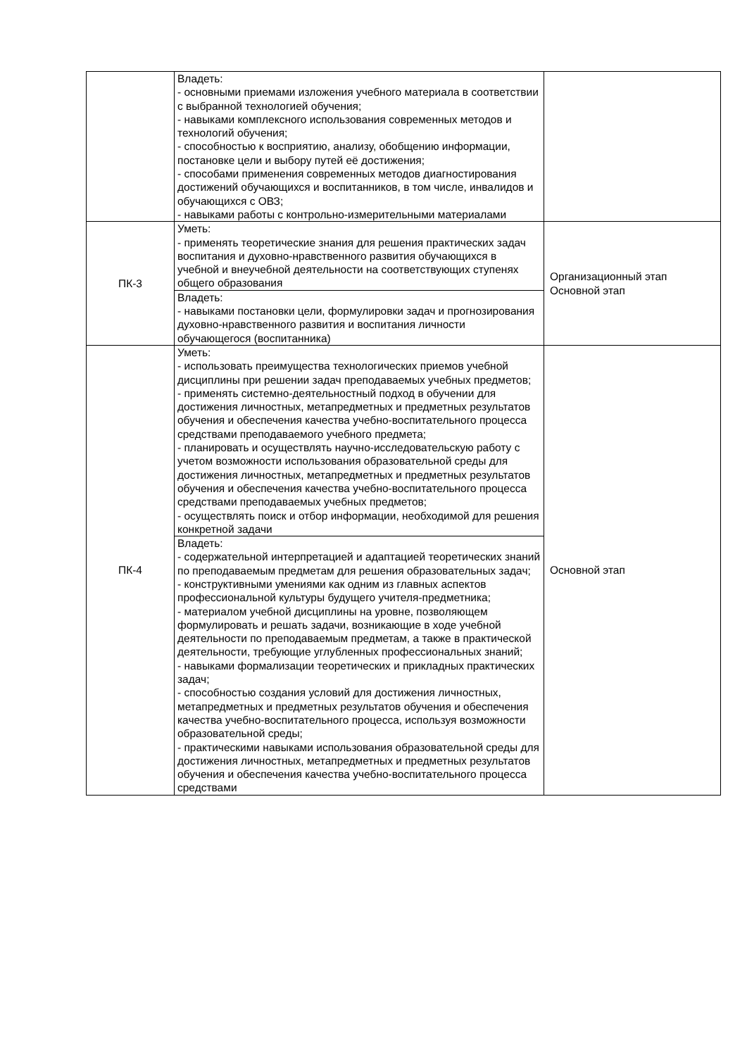| | Владеть: - основными приемами изложения учебного материала в соответствии с выбранной технологией обучения; - навыками комплексного использования современных методов и технологий обучения; - способностью к восприятию, анализу, обобщению информации, постановке цели и выбору путей её достижения; - способами применения современных методов диагностирования достижений обучающихся и воспитанников, в том числе, инвалидов и обучающихся с ОВЗ; - навыками работы с контрольно-измерительными материалами | |
| ПК-3 | Уметь: - применять теоретические знания для решения практических задач воспитания и духовно-нравственного развития обучающихся в учебной и внеучебной деятельности на соответствующих ступенях общего образования | Организационный этап Основной этап |
| | Владеть: - навыками постановки цели, формулировки задач и прогнозирования духовно-нравственного развития и воспитания личности обучающегося (воспитанника) | |
| ПК-4 | Уметь: - использовать преимущества технологических приемов учебной дисциплины при решении задач преподаваемых учебных предметов; - применять системно-деятельностный подход в обучении для достижения личностных, метапредметных и предметных результатов обучения и обеспечения качества учебно-воспитательного процесса средствами преподаваемого учебного предмета; - планировать и осуществлять научно-исследовательскую работу с учетом возможности использования образовательной среды для достижения личностных, метапредметных и предметных результатов обучения и обеспечения качества учебно-воспитательного процесса средствами преподаваемых учебных предметов; - осуществлять поиск и отбор информации, необходимой для решения конкретной задачи | Основной этап |
| | Владеть: - содержательной интерпретацией и адаптацией теоретических знаний по преподаваемым предметам для решения образовательных задач; - конструктивными умениями как одним из главных аспектов профессиональной культуры будущего учителя-предметника; - материалом учебной дисциплины на уровне, позволяющем формулировать и решать задачи, возникающие в ходе учебной деятельности по преподаваемым предметам, а также в практической деятельности, требующие углубленных профессиональных знаний; - навыками формализации теоретических и прикладных практических задач; - способностью создания условий для достижения личностных, метапредметных и предметных результатов обучения и обеспечения качества учебно-воспитательного процесса, используя возможности образовательной среды; - практическими навыками использования образовательной среды для достижения личностных, метапредметных и предметных результатов обучения и обеспечения качества учебно-воспитательного процесса средствами | |